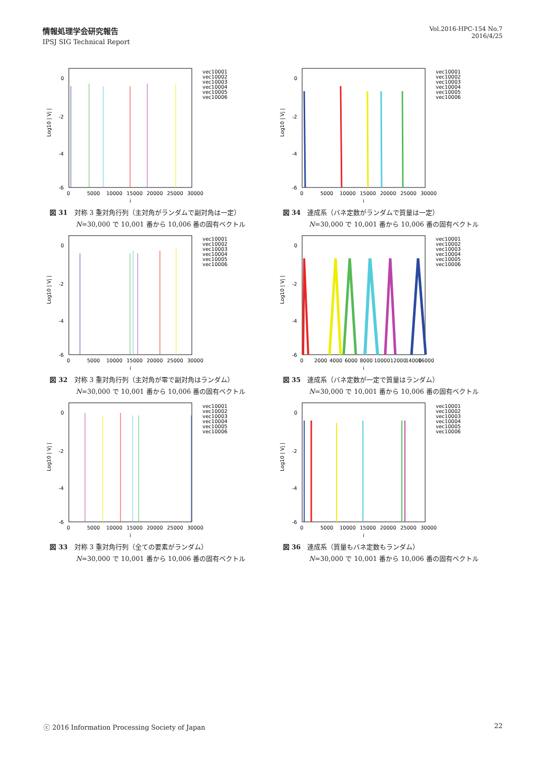情報処理学会研究報告
IPSJ SIG Technical Report
Vol.2016-HPC-154 No.7
2016/4/25
0
-2
-4
-6
0
5000
10000
15000
20000
25000
30000
j
Log10 | Vj |
vec10001
vec10002
vec10003
vec10004
vec10005
vec10006
図 31　対称 3 重対角行列（主対角がランダムで副対角は一定）
N=30,000 で 10,001 番から 10,006 番の固有ベクトル
0
-2
-4
-6
0
5000
10000
15000
20000
25000
30000
j
Log10 | Vj |
vec10001
vec10002
vec10003
vec10004
vec10005
vec10006
図 34　連成系（バネ定数がランダムで質量は一定）
N=30,000 で 10,001 番から 10,006 番の固有ベクトル
0
-2
-4
-6
0
5000
10000
15000
20000
25000
30000
j
Log10 | Vj |
vec10001
vec10002
vec10003
vec10004
vec10005
vec10006
図 32　対称 3 重対角行列（主対角が零で副対角はランダム）
N=30,000 で 10,001 番から 10,006 番の固有ベクトル
0
-2
-4
-6
0
2000
4000
6000
8000
10000
12000
14000
16000
j
Log10 | Vj |
vec10001
vec10002
vec10003
vec10004
vec10005
vec10006
図 35　連成系（バネ定数が一定で質量はランダム）
N=30,000 で 10,001 番から 10,006 番の固有ベクトル
0
-2
-4
-6
0
5000
10000
15000
20000
25000
30000
j
Log10 | Vj |
vec10001
vec10002
vec10003
vec10004
vec10005
vec10006
図 33　対称 3 重対角行列（全ての要素がランダム）
N=30,000 で 10,001 番から 10,006 番の固有ベクトル
0
-2
-4
-6
0
5000
10000
15000
20000
25000
30000
j
Log10 | Vj |
vec10001
vec10002
vec10003
vec10004
vec10005
vec10006
図 36　連成系（質量もバネ定数もランダム）
N=30,000 で 10,001 番から 10,006 番の固有ベクトル
ⓒ 2016 Information Processing Society of Japan 22